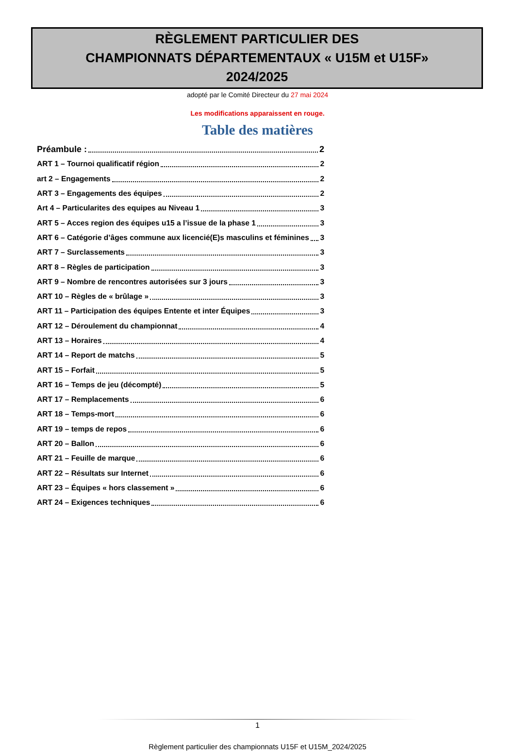RÈGLEMENT PARTICULIER DES
CHAMPIONNATS DÉPARTEMENTAUX « U15M et U15F»
2024/2025
adopté par le Comité Directeur du 27 mai 2024
Les modifications apparaissent en rouge.
Table des matières
Préambule : 2
ART 1 – Tournoi qualificatif région 2
art 2 – Engagements 2
ART 3 – Engagements des équipes 2
Art 4 – Particularites des equipes au Niveau 1 3
ART 5 – Acces region des équipes u15 a l’issue de la phase 1 3
ART 6 – Catégorie d’âges commune aux licencié(E)s masculins et féminines 3
ART 7 – Surclassements 3
ART 8 – Règles de participation 3
ART 9 – Nombre de rencontres autorisées sur 3 jours 3
ART 10 – Règles de « brûlage » 3
ART 11 – Participation des équipes Entente et inter Équipes 3
ART 12 – Déroulement du championnat 4
ART 13 – Horaires 4
ART 14 – Report de matchs 5
ART 15 – Forfait 5
ART 16 – Temps de jeu (décompté) 5
ART 17 – Remplacements 6
ART 18 – Temps-mort 6
ART 19 – temps de repos 6
ART 20 – Ballon 6
ART 21 – Feuille de marque 6
ART 22 – Résultats sur Internet 6
ART 23 – Équipes « hors classement » 6
ART 24 – Exigences techniques 6
1
Règlement particulier des championnats U15F et U15M_2024/2025